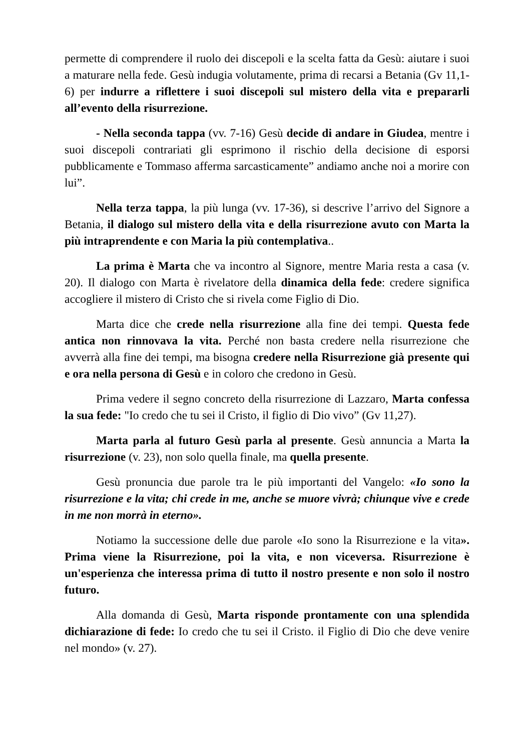permette di comprendere il ruolo dei discepoli e la scelta fatta da Gesù: aiutare i suoi a maturare nella fede. Gesù indugia volutamente, prima di recarsi a Betania (Gv 11,1-6) per indurre a riflettere i suoi discepoli sul mistero della vita e prepararli all’evento della risurrezione.
- Nella seconda tappa (vv. 7-16) Gesù decide di andare in Giudea, mentre i suoi discepoli contrariati gli esprimono il rischio della decisione di esporsi pubblicamente e Tommaso afferma sarcasticamente” andiamo anche noi a morire con lui”.
Nella terza tappa, la più lunga (vv. 17-36), si descrive l’arrivo del Signore a Betania, il dialogo sul mistero della vita e della risurrezione avuto con Marta la più intraprendente e con Maria la più contemplativa..
La prima è Marta che va incontro al Signore, mentre Maria resta a casa (v. 20). Il dialogo con Marta è rivelatore della dinamica della fede: credere significa accogliere il mistero di Cristo che si rivela come Figlio di Dio.
Marta dice che crede nella risurrezione alla fine dei tempi. Questa fede antica non rinnovava la vita. Perché non basta credere nella risurrezione che avverrà alla fine dei tempi, ma bisogna credere nella Risurrezione già presente qui e ora nella persona di Gesù e in coloro che credono in Gesù.
Prima vedere il segno concreto della risurrezione di Lazzaro, Marta confessa la sua fede: "Io credo che tu sei il Cristo, il figlio di Dio vivo” (Gv 11,27).
Marta parla al futuro Gesù parla al presente. Gesù annuncia a Marta la risurrezione (v. 23), non solo quella finale, ma quella presente.
Gesù pronuncia due parole tra le più importanti del Vangelo: «Io sono la risurrezione e la vita; chi crede in me, anche se muore vivrà; chiunque vive e crede in me non morrà in eterno».
Notiamo la successione delle due parole «Io sono la Risurrezione e la vita». Prima viene la Risurrezione, poi la vita, e non viceversa. Risurrezione è un'esperienza che interessa prima di tutto il nostro presente e non solo il nostro futuro.
Alla domanda di Gesù, Marta risponde prontamente con una splendida dichiarazione di fede: Io credo che tu sei il Cristo. il Figlio di Dio che deve venire nel mondo» (v. 27).